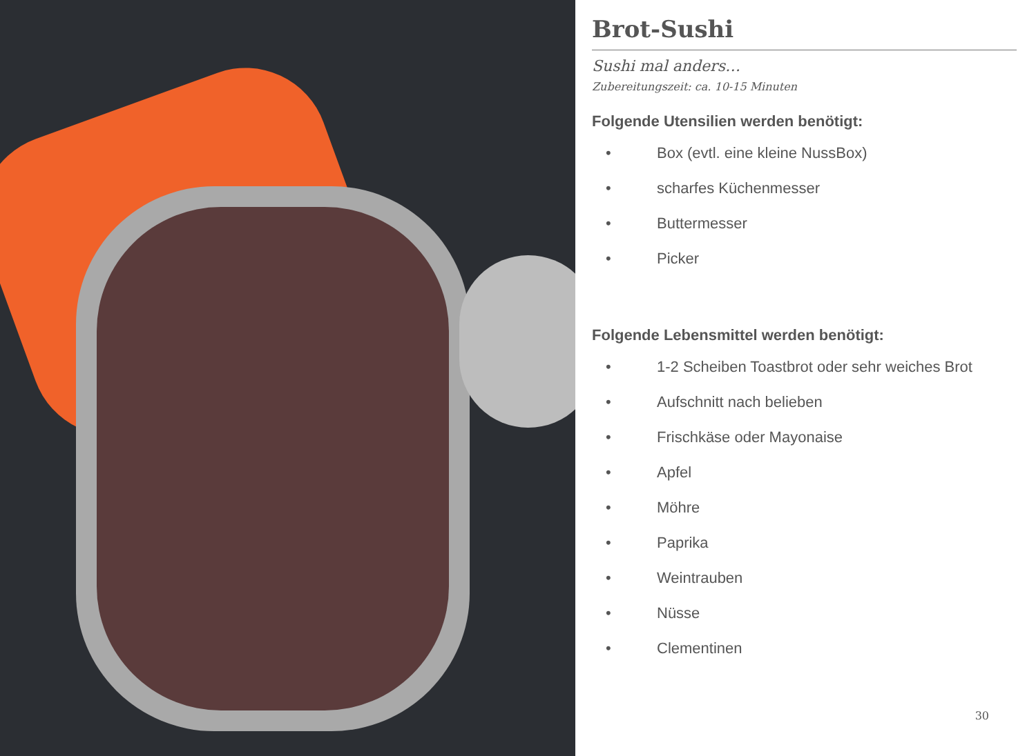Brot-Sushi
Sushi mal anders…
Zubereitungszeit: ca. 10-15 Minuten
Folgende Utensilien werden benötigt:
• Box (evtl. eine kleine NussBox)
• scharfes Küchenmesser
• Buttermesser
• Picker
Folgende Lebensmittel werden benötigt:
• 1-2 Scheiben Toastbrot oder sehr weiches Brot
• Aufschnitt nach belieben
• Frischkäse oder Mayonaise
• Apfel
• Möhre
• Paprika
• Weintrauben
• Nüsse
• Clementinen
30